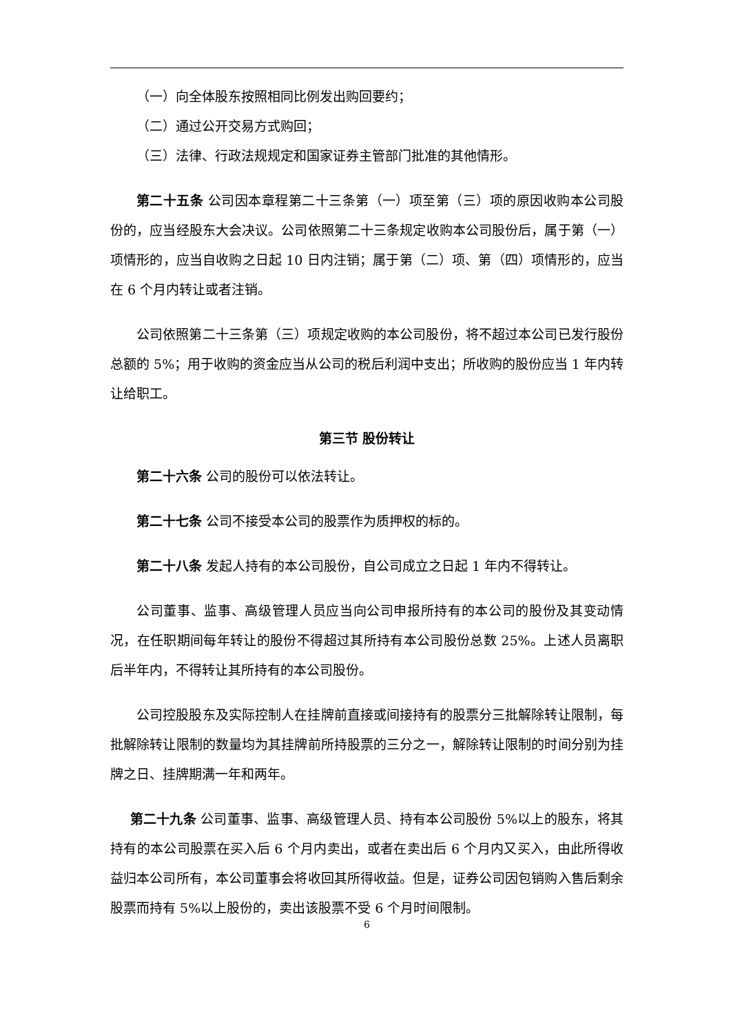（一）向全体股东按照相同比例发出购回要约；
（二）通过公开交易方式购回；
（三）法律、行政法规规定和国家证券主管部门批准的其他情形。
第二十五条 公司因本章程第二十三条第（一）项至第（三）项的原因收购本公司股份的，应当经股东大会决议。公司依照第二十三条规定收购本公司股份后，属于第（一）项情形的，应当自收购之日起 10 日内注销；属于第（二）项、第（四）项情形的，应当在 6 个月内转让或者注销。
公司依照第二十三条第（三）项规定收购的本公司股份，将不超过本公司已发行股份总额的 5%；用于收购的资金应当从公司的税后利润中支出；所收购的股份应当 1 年内转让给职工。
第三节 股份转让
第二十六条 公司的股份可以依法转让。
第二十七条 公司不接受本公司的股票作为质押权的标的。
第二十八条 发起人持有的本公司股份，自公司成立之日起 1 年内不得转让。
公司董事、监事、高级管理人员应当向公司申报所持有的本公司的股份及其变动情况，在任职期间每年转让的股份不得超过其所持有本公司股份总数 25%。上述人员离职后半年内，不得转让其所持有的本公司股份。
公司控股股东及实际控制人在挂牌前直接或间接持有的股票分三批解除转让限制，每批解除转让限制的数量均为其挂牌前所持股票的三分之一，解除转让限制的时间分别为挂牌之日、挂牌期满一年和两年。
第二十九条 公司董事、监事、高级管理人员、持有本公司股份 5%以上的股东，将其持有的本公司股票在买入后 6 个月内卖出，或者在卖出后 6 个月内又买入，由此所得收益归本公司所有，本公司董事会将收回其所得收益。但是，证券公司因包销购入售后剩余股票而持有 5%以上股份的，卖出该股票不受 6 个月时间限制。
6